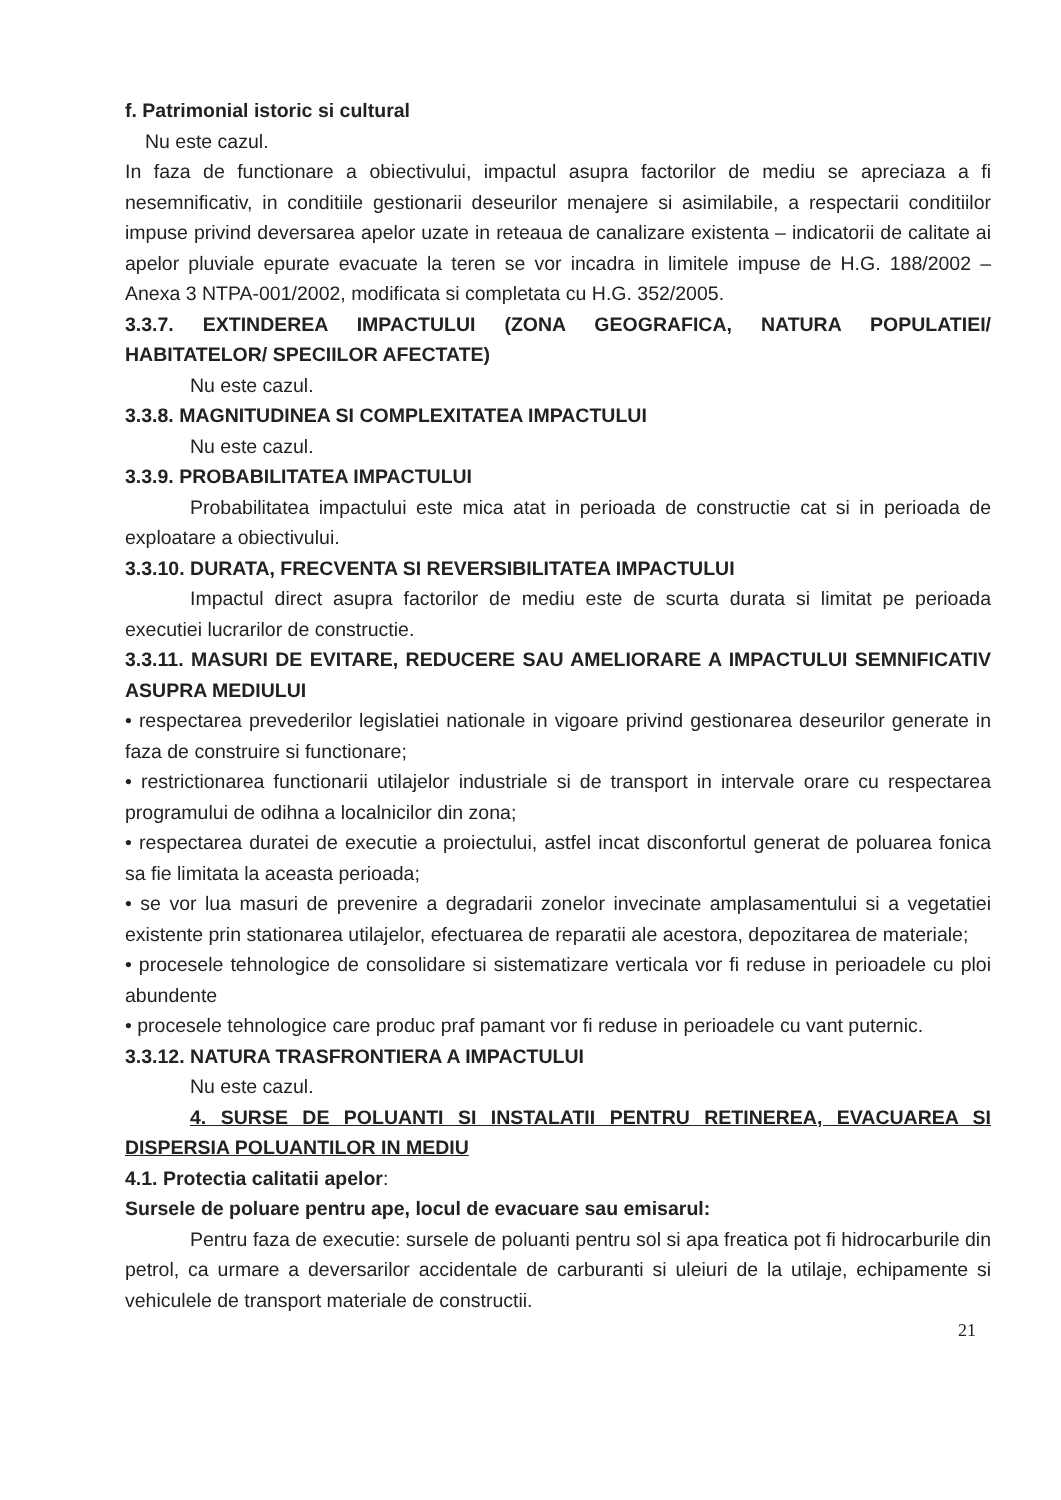f. Patrimonial istoric si cultural
Nu este cazul.
In faza de functionare a obiectivului, impactul asupra factorilor de mediu se apreciaza a fi nesemnificativ, in conditiile gestionarii deseurilor menajere si asimilabile, a respectarii conditiilor impuse privind deversarea apelor uzate in reteaua de canalizare existenta – indicatorii de calitate ai apelor pluviale epurate evacuate la teren se vor incadra in limitele impuse de H.G. 188/2002 – Anexa 3 NTPA-001/2002, modificata si completata cu H.G. 352/2005.
3.3.7. EXTINDEREA IMPACTULUI (ZONA GEOGRAFICA, NATURA POPULATIEI/ HABITATELOR/ SPECIILOR AFECTATE)
Nu este cazul.
3.3.8. MAGNITUDINEA SI COMPLEXITATEA IMPACTULUI
Nu este cazul.
3.3.9. PROBABILITATEA IMPACTULUI
Probabilitatea impactului este mica atat in perioada de constructie cat si in perioada de exploatare a obiectivului.
3.3.10. DURATA, FRECVENTA SI REVERSIBILITATEA IMPACTULUI
Impactul direct asupra factorilor de mediu este de scurta durata si limitat pe perioada executiei lucrarilor de constructie.
3.3.11. MASURI DE EVITARE, REDUCERE SAU AMELIORARE A IMPACTULUI SEMNIFICATIV ASUPRA MEDIULUI
• respectarea prevederilor legislatiei nationale in vigoare privind gestionarea deseurilor generate in faza de construire si functionare;
• restrictionarea functionarii utilajelor industriale si de transport in intervale orare cu respectarea programului de odihna a localnicilor din zona;
• respectarea duratei de executie a proiectului, astfel incat disconfortul generat de poluarea fonica sa fie limitata la aceasta perioada;
• se vor lua masuri de prevenire a degradarii zonelor invecinate amplasamentului si a vegetatiei existente prin stationarea utilajelor, efectuarea de reparatii ale acestora, depozitarea de materiale;
• procesele tehnologice de consolidare si sistematizare verticala vor fi reduse in perioadele cu ploi abundente
• procesele tehnologice care produc praf pamant vor fi reduse in perioadele cu vant puternic.
3.3.12. NATURA TRASFRONTIERA A IMPACTULUI
Nu este cazul.
4. SURSE DE POLUANTI SI INSTALATII PENTRU RETINEREA, EVACUAREA SI DISPERSIA POLUANTILOR IN MEDIU
4.1. Protectia calitatii apelor:
Sursele de poluare pentru ape, locul de evacuare sau emisarul:
Pentru faza de executie: sursele de poluanti pentru sol si apa freatica pot fi hidrocarburile din petrol, ca urmare a deversarilor accidentale de carburanti si uleiuri de la utilaje, echipamente si vehiculele de transport materiale de constructii.
21